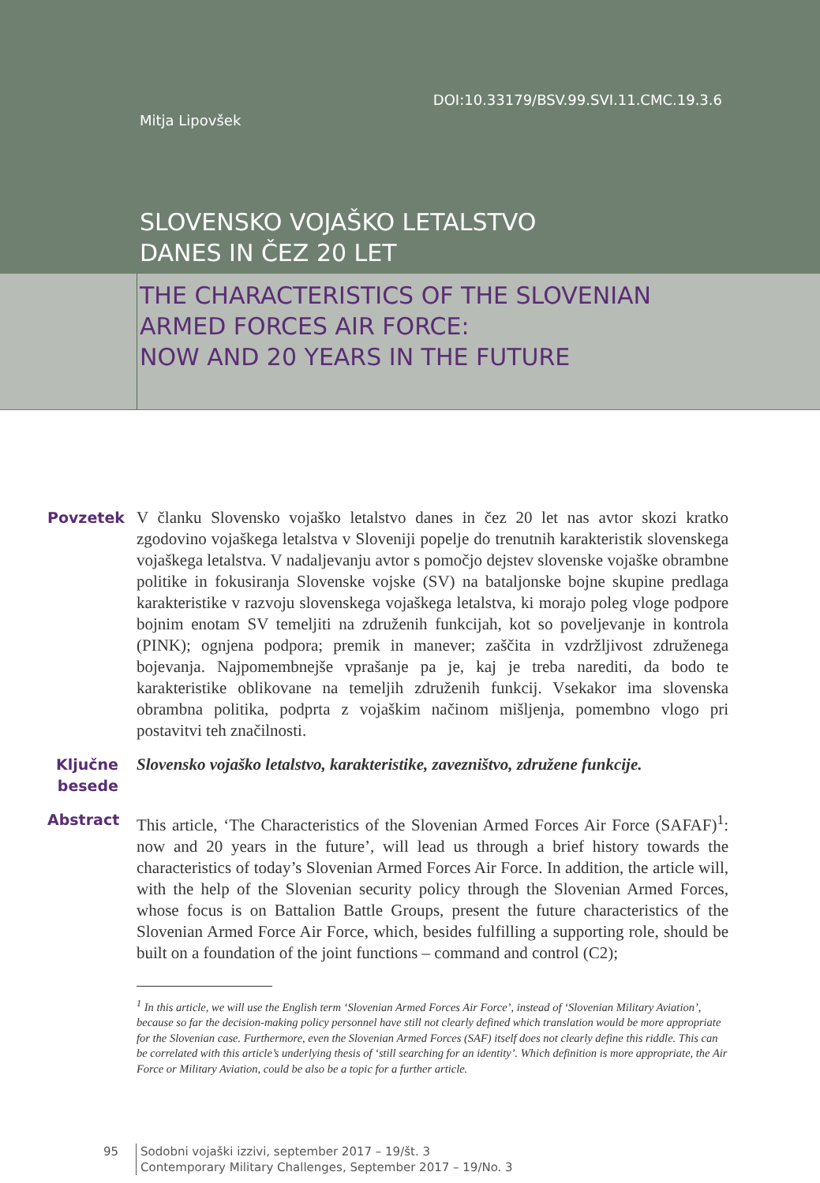DOI:10.33179/BSV.99.SVI.11.CMC.19.3.6
Mitja Lipovšek
SLOVENSKO VOJAŠKO LETALSTVO
DANES IN ČEZ 20 LET
THE CHARACTERISTICS OF THE SLOVENIAN
ARMED FORCES AIR FORCE:
NOW AND 20 YEARS IN THE FUTURE
Povzetek
V članku Slovensko vojaško letalstvo danes in čez 20 let nas avtor skozi kratko zgodovino vojaškega letalstva v Sloveniji popelje do trenutnih karakteristik slovenskega vojaškega letalstva. V nadaljevanju avtor s pomočjo dejstev slovenske vojaške obrambne politike in fokusiranja Slovenske vojske (SV) na bataljonske bojne skupine predlaga karakteristike v razvoju slovenskega vojaškega letalstva, ki morajo poleg vloge podpore bojnim enotam SV temeljiti na združenih funkcijah, kot so poveljevanje in kontrola (PINK); ognjena podpora; premik in manever; zaščita in vzdržljivost združenega bojevanja. Najpomembnejše vprašanje pa je, kaj je treba narediti, da bodo te karakteristike oblikovane na temeljih združenih funkcij. Vsekakor ima slovenska obrambna politika, podprta z vojaškim načinom mišljenja, pomembno vlogo pri postavitvi teh značilnosti.
Ključne besede
Slovensko vojaško letalstvo, karakteristike, zavezništvo, združene funkcije.
Abstract
This article, ‘The Characteristics of the Slovenian Armed Forces Air Force (SAFAF)<sup>1</sup>: now and 20 years in the future’, will lead us through a brief history towards the characteristics of today’s Slovenian Armed Forces Air Force. In addition, the article will, with the help of the Slovenian security policy through the Slovenian Armed Forces, whose focus is on Battalion Battle Groups, present the future characteristics of the Slovenian Armed Force Air Force, which, besides fulfilling a supporting role, should be built on a foundation of the joint functions – command and control (C2);
<sup>1</sup> In this article, we will use the English term ‘Slovenian Armed Forces Air Force’, instead of ‘Slovenian Military Aviation’, because so far the decision-making policy personnel have still not clearly defined which translation would be more appropriate for the Slovenian case. Furthermore, even the Slovenian Armed Forces (SAF) itself does not clearly define this riddle. This can be correlated with this article’s underlying thesis of ‘still searching for an identity’. Which definition is more appropriate, the Air Force or Military Aviation, could be also be a topic for a further article.
95 Sodobni vojaški izzivi, september 2017 – 19/št. 3
Contemporary Military Challenges, September 2017 – 19/No. 3